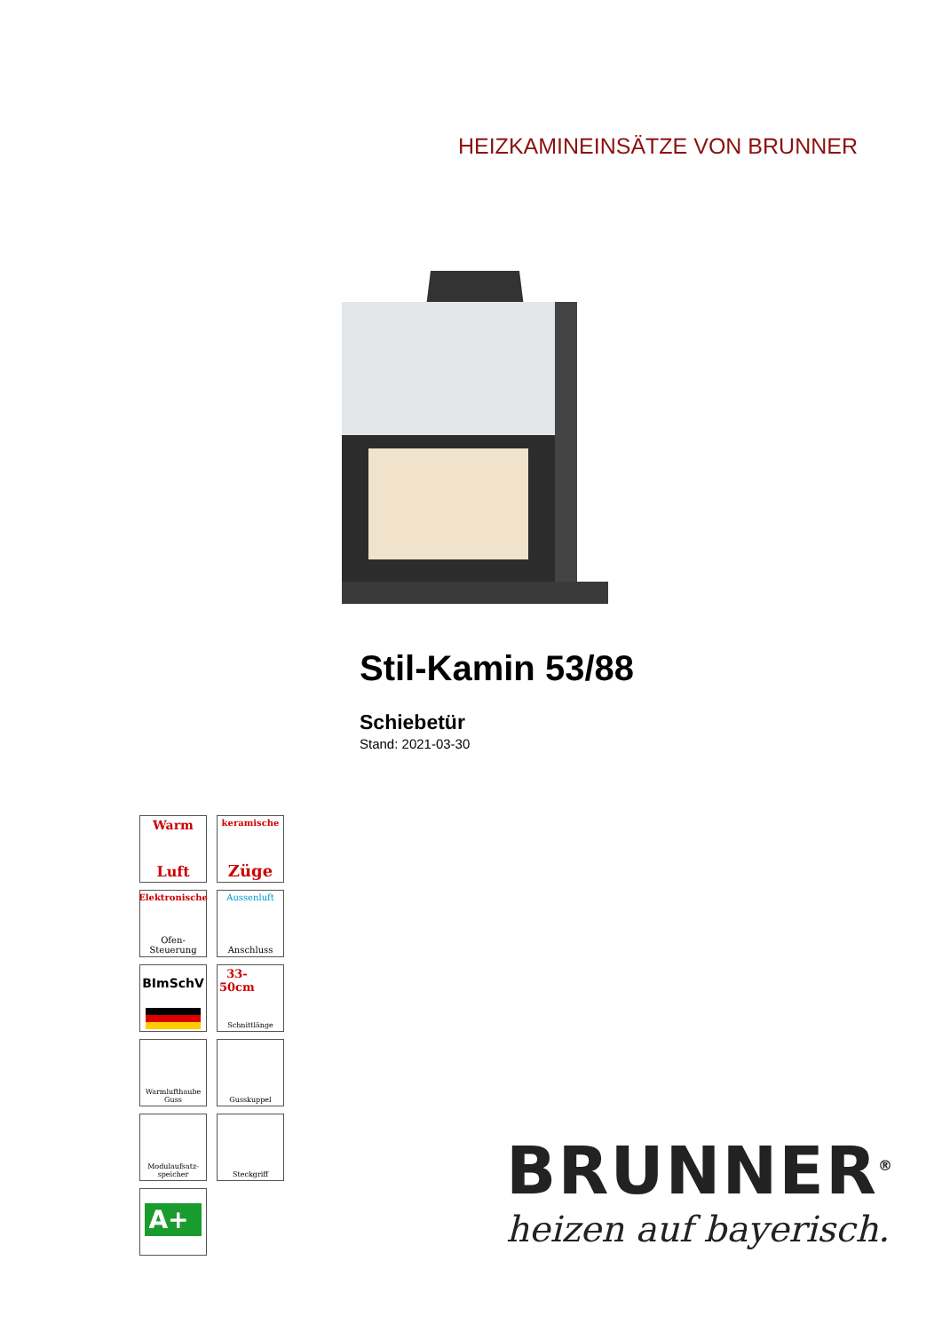HEIZKAMINEINSÄTZE VON BRUNNER
Stil-Kamin 53/88
Schiebetür
Stand: 2021-03-30
Warm
Luft
keramische
Züge
Elektronische
Ofen- Steuerung
Aussenluft
Anschluss
BImSchV
33-
50cm
Schnittlänge
Warmlufthaube Guss
Gusskuppel
Modulaufsatz-speicher
Steckgriff
A+
BRUNNER<sup>®</sup>
heizen auf bayerisch.